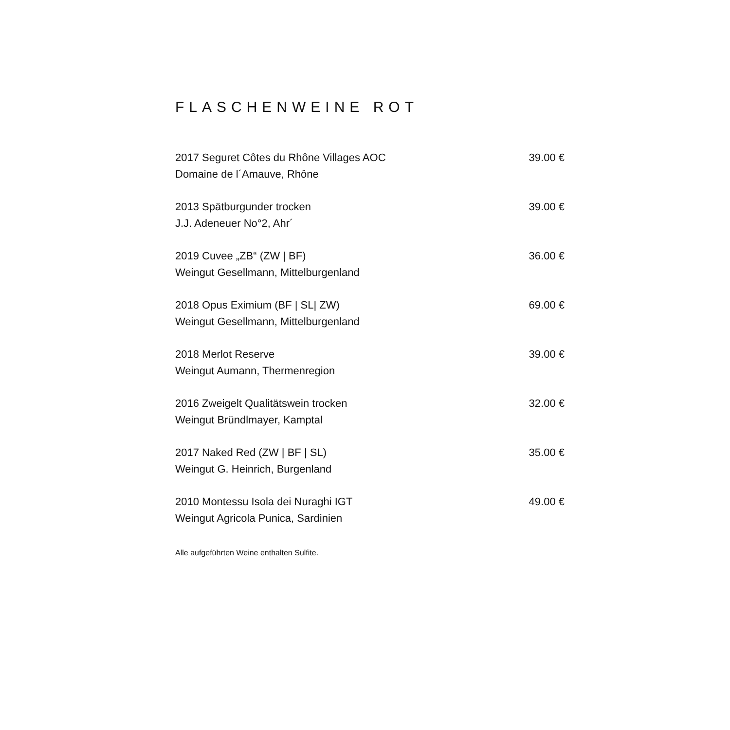FLASCHENWEINE ROT
2017 Seguret Côtes du Rhône Villages AOC
Domaine de l´Amauve, Rhône
39.00 €
2013 Spätburgunder trocken
J.J. Adeneuer No°2, Ahr´
39.00 €
2019 Cuvee „ZB“ (ZW | BF)
Weingut Gesellmann, Mittelburgenland
36.00 €
2018 Opus Eximium (BF | SL| ZW)
Weingut Gesellmann, Mittelburgenland
69.00 €
2018 Merlot Reserve
Weingut Aumann, Thermenregion
39.00 €
2016 Zweigelt Qualitätswein trocken
Weingut Bründlmayer, Kamptal
32.00 €
2017 Naked Red (ZW | BF | SL)
Weingut G. Heinrich, Burgenland
35.00 €
2010 Montessu Isola dei Nuraghi IGT
Weingut Agricola Punica, Sardinien
49.00 €
Alle aufgeführten Weine enthalten Sulfite.